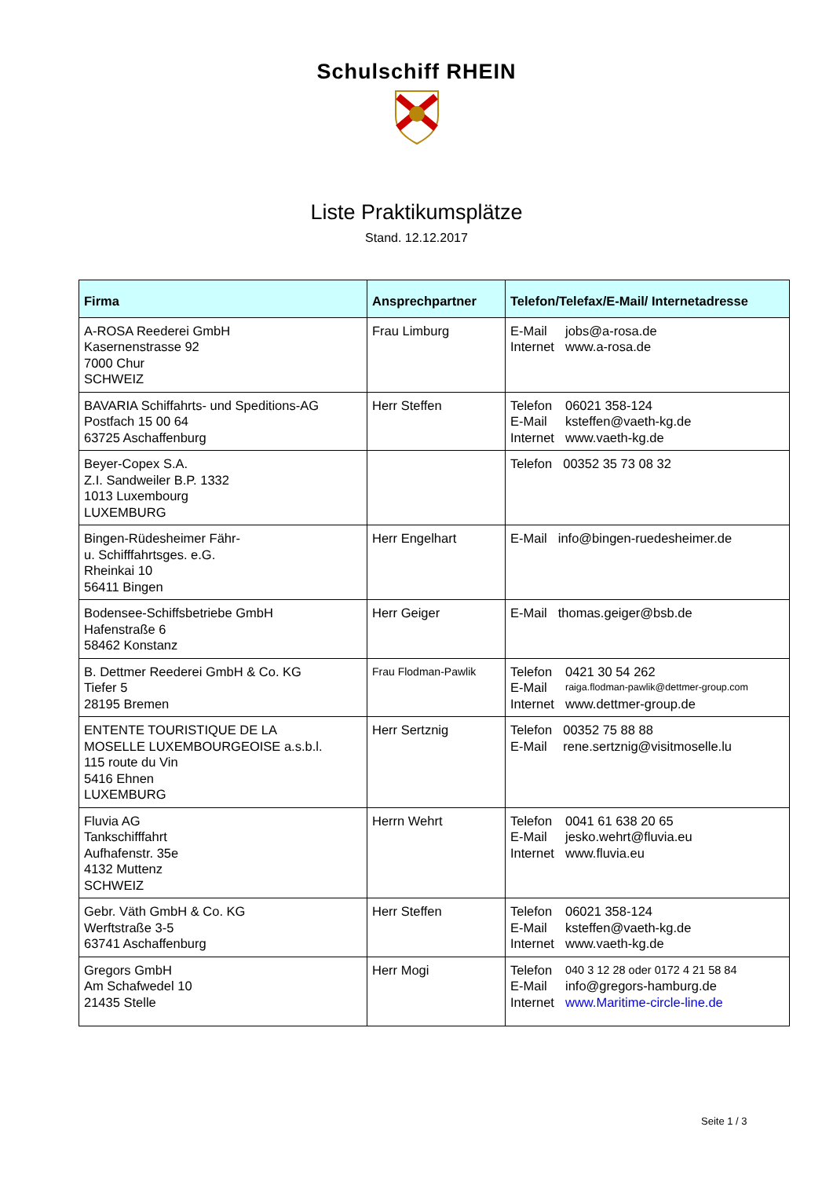Schulschiff RHEIN
Liste Praktikumsplätze
Stand. 12.12.2017
| Firma | Ansprechpartner | Telefon/Telefax/E-Mail/ Internetadresse |
| --- | --- | --- |
| A-ROSA Reederei GmbH Kasernenstrasse 92 7000 Chur SCHWEIZ | Frau Limburg | / E-Mail / jobs@a-rosa.de / / Internet / www.a-rosa.de / |
| BAVARIA Schiffahrts- und Speditions-AG Postfach 15 00 64 63725 Aschaffenburg | Herr Steffen | / Telefon / 06021 358-124 / / E-Mail / ksteffen@vaeth-kg.de / / Internet / www.vaeth-kg.de / |
| Beyer-Copex S.A. Z.I. Sandweiler B.P. 1332 1013 Luxembourg LUXEMBURG | | / Telefon / 00352 35 73 08 32 / |
| Bingen-Rüdesheimer Fähr- u. Schifffahrtsges. e.G. Rheinkai 10 56411 Bingen | Herr Engelhart | / E-Mail / info@bingen-ruedesheimer.de / |
| Bodensee-Schiffsbetriebe GmbH Hafenstraße 6 58462 Konstanz | Herr Geiger | / E-Mail / thomas.geiger@bsb.de / |
| B. Dettmer Reederei GmbH & Co. KG Tiefer 5 28195 Bremen | Frau Flodman-Pawlik | / Telefon / 0421 30 54 262 / / E-Mail / raiga.flodman-pawlik@dettmer-group.com / / Internet / www.dettmer-group.de / |
| ENTENTE TOURISTIQUE DE LA MOSELLE LUXEMBOURGEOISE a.s.b.l. 115 route du Vin 5416 Ehnen LUXEMBURG | Herr Sertznig | / Telefon / 00352 75 88 88 / / E-Mail / rene.sertznig@visitmoselle.lu / |
| Fluvia AG Tankschifffahrt Aufhafenstr. 35e 4132 Muttenz SCHWEIZ | Herrn Wehrt | / Telefon / 0041 61 638 20 65 / / E-Mail / jesko.wehrt@fluvia.eu / / Internet / www.fluvia.eu / |
| Gebr. Väth GmbH & Co. KG Werftstraße 3-5 63741 Aschaffenburg | Herr Steffen | / Telefon / 06021 358-124 / / E-Mail / ksteffen@vaeth-kg.de / / Internet / www.vaeth-kg.de / |
| Gregors GmbH Am Schafwedel 10 21435 Stelle | Herr Mogi | / Telefon / 040 3 12 28 oder 0172 4 21 58 84 / / E-Mail / info@gregors-hamburg.de / / Internet / www.Maritime-circle-line.de / |
Seite 1 / 3